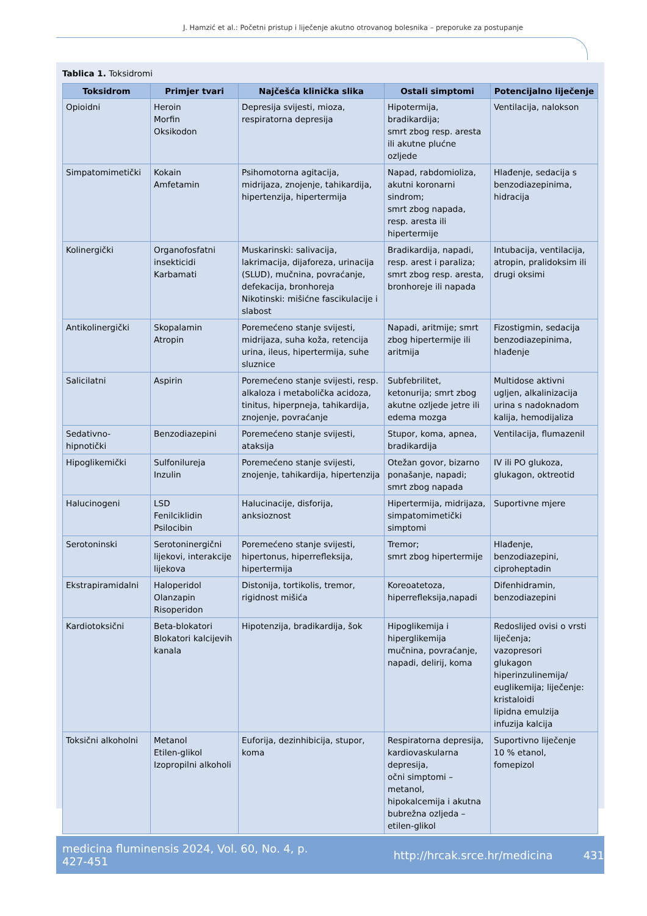J. Hamzić et al.: Početni pristup i liječenje akutno otrovanog bolesnika – preporuke za postupanje
Tablica 1. Toksidromi
| Toksidrom | Primjer tvari | Najčešća klinička slika | Ostali simptomi | Potencijalno liječenje |
| --- | --- | --- | --- | --- |
| Opioidni | Heroin Morfin Oksikodon | Depresija svijesti, mioza, respiratorna depresija | Hipotermija, bradikardija; smrt zbog resp. aresta ili akutne plućne ozljede | Ventilacija, nalokson |
| Simpatomimetički | Kokain Amfetamin | Psihomotorna agitacija, midrijaza, znojenje, tahikardija, hipertenzija, hipertermija | Napad, rabdomioliza, akutni koronarni sindrom; smrt zbog napada, resp. aresta ili hipertermije | Hlađenje, sedacija s benzodiazepinima, hidracija |
| Kolinergički | Organofosfatni insekticidi Karbamati | Muskarinski: salivacija, lakrimacija, dijaforeza, urinacija (SLUD), mučnina, povraćanje, defekacija, bronhoreja Nikotinski: mišićne fascikulacije i slabost | Bradikardija, napadi, resp. arest i paraliza; smrt zbog resp. aresta, bronhoreje ili napada | Intubacija, ventilacija, atropin, pralidoksim ili drugi oksimi |
| Antikolinergički | Skopalamin Atropin | Poremećeno stanje svijesti, midrijaza, suha koža, retencija urina, ileus, hipertermija, suhe sluznice | Napadi, aritmije; smrt zbog hipertermije ili aritmija | Fizostigmin, sedacija benzodiazepinima, hlađenje |
| Salicilatni | Aspirin | Poremećeno stanje svijesti, resp. alkaloza i metabolička acidoza, tinitus, hiperpneja, tahikardija, znojenje, povraćanje | Subfebrilitet, ketonurija; smrt zbog akutne ozljede jetre ili edema mozga | Multidose aktivni ugljen, alkalinizacija urina s nadoknadom kalija, hemodijaliza |
| Sedativno-hipnotički | Benzodiazepini | Poremećeno stanje svijesti, ataksija | Stupor, koma, apnea, bradikardija | Ventilacija, flumazenil |
| Hipoglikemički | Sulfonilureja Inzulin | Poremećeno stanje svijesti, znojenje, tahikardija, hipertenzija | Otežan govor, bizarno ponašanje, napadi; smrt zbog napada | IV ili PO glukoza, glukagon, oktreotid |
| Halucinogeni | LSD Fenilciklidin Psilocibin | Halucinacije, disforija, anksioznost | Hipertermija, midrijaza, simpatomimetički simptomi | Suportivne mjere |
| Serotoninski | Serotoninergični lijekovi, interakcije lijekova | Poremećeno stanje svijesti, hipertonus, hiperrefleksija, hipertermija | Tremor; smrt zbog hipertermije | Hlađenje, benzodiazepini, ciproheptadin |
| Ekstrapiramidalni | Haloperidol Olanzapin Risoperidon | Distonija, tortikolis, tremor, rigidnost mišića | Koreoatetoza, hiperrefleksija,napadi | Difenhidramin, benzodiazepini |
| Kardiotoksični | Beta-blokatori Blokatori kalcijevih kanala | Hipotenzija, bradikardija, šok | Hipoglikemija i hiperglikemija mučnina, povraćanje, napadi, delirij, koma | Redoslijed ovisi o vrsti liječenja; vazopresori glukagon hiperinzulinemija/ euglikemija; liječenje: kristaloidi lipidna emulzija infuzija kalcija |
| Toksični alkoholni | Metanol Etilen-glikol Izopropilni alkoholi | Euforija, dezinhibicija, stupor, koma | Respiratorna depresija, kardiovaskularna depresija, očni simptomi – metanol, hipokalcemija i akutna bubrežna ozljeda – etilen-glikol | Suportivno liječenje 10 % etanol, fomepizol |
medicina fluminensis 2024, Vol. 60, No. 4, p. 427-451 http://hrcak.srce.hr/medicina 431